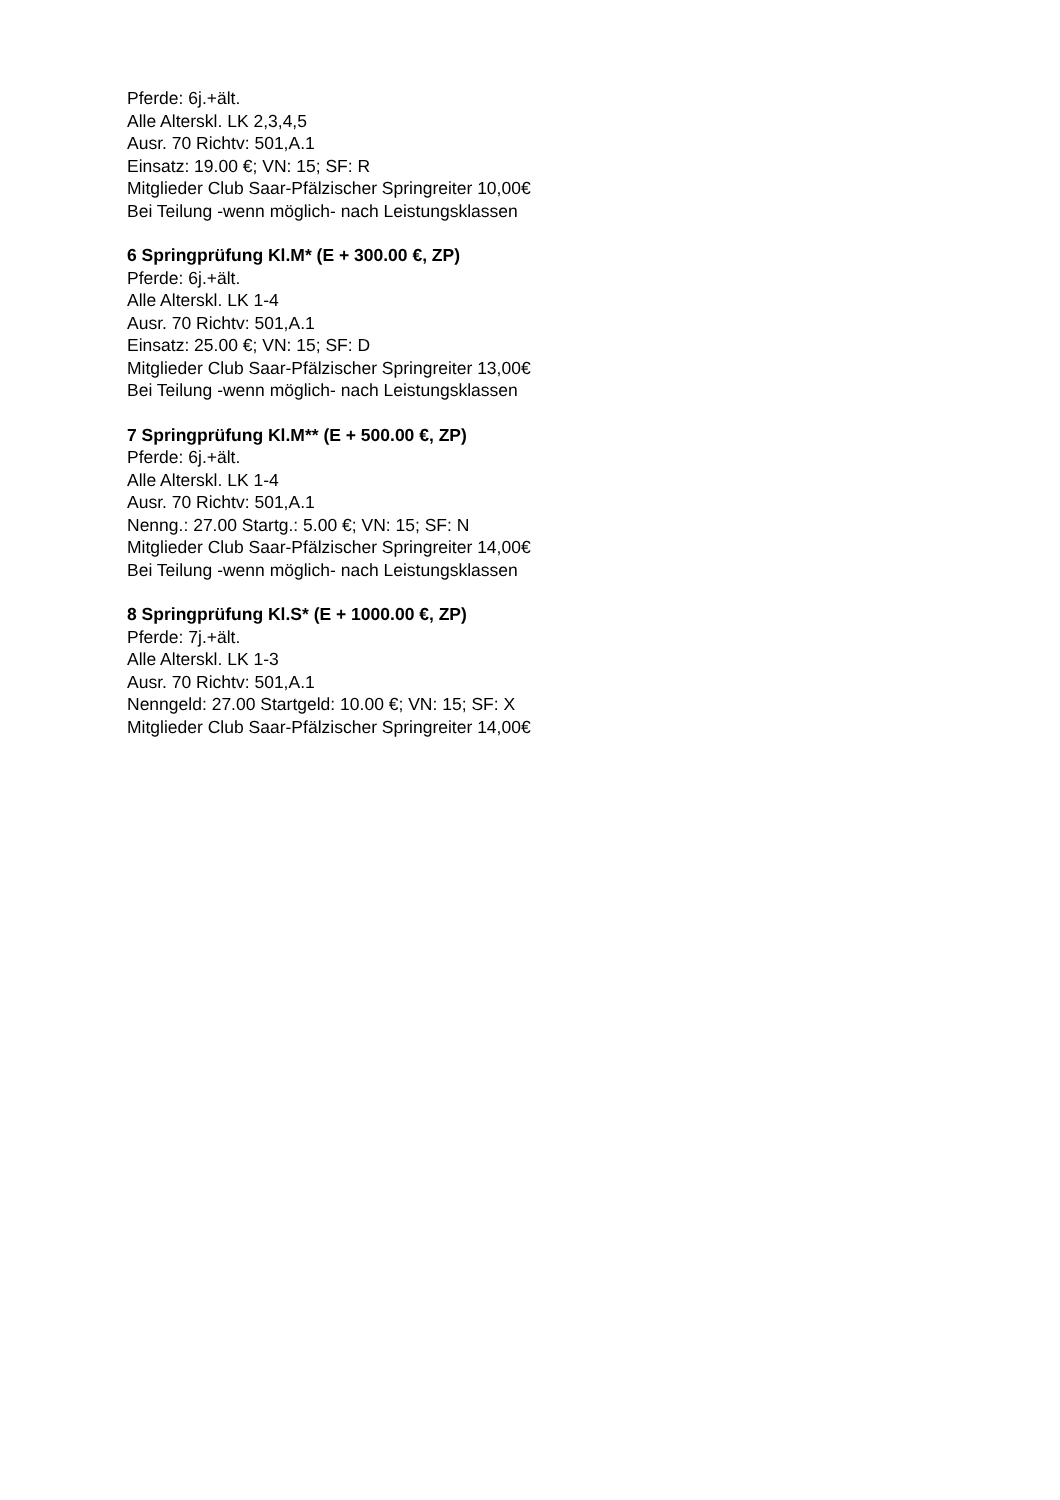Pferde: 6j.+ält.
Alle Alterskl. LK 2,3,4,5
Ausr. 70 Richtv: 501,A.1
Einsatz: 19.00 €; VN: 15; SF: R
Mitglieder Club Saar-Pfälzischer Springreiter 10,00€
Bei Teilung -wenn möglich- nach Leistungsklassen
6 Springprüfung Kl.M* (E + 300.00 €, ZP)
Pferde: 6j.+ält.
Alle Alterskl. LK 1-4
Ausr. 70 Richtv: 501,A.1
Einsatz: 25.00 €; VN: 15; SF: D
Mitglieder Club Saar-Pfälzischer Springreiter 13,00€
Bei Teilung -wenn möglich- nach Leistungsklassen
7 Springprüfung Kl.M** (E + 500.00 €, ZP)
Pferde: 6j.+ält.
Alle Alterskl. LK 1-4
Ausr. 70 Richtv: 501,A.1
Nenng.: 27.00 Startg.: 5.00 €; VN: 15; SF: N
Mitglieder Club Saar-Pfälzischer Springreiter 14,00€
Bei Teilung -wenn möglich- nach Leistungsklassen
8 Springprüfung Kl.S* (E + 1000.00 €, ZP)
Pferde: 7j.+ält.
Alle Alterskl. LK 1-3
Ausr. 70 Richtv: 501,A.1
Nenngeld: 27.00 Startgeld: 10.00 €; VN: 15; SF: X
Mitglieder Club Saar-Pfälzischer Springreiter 14,00€